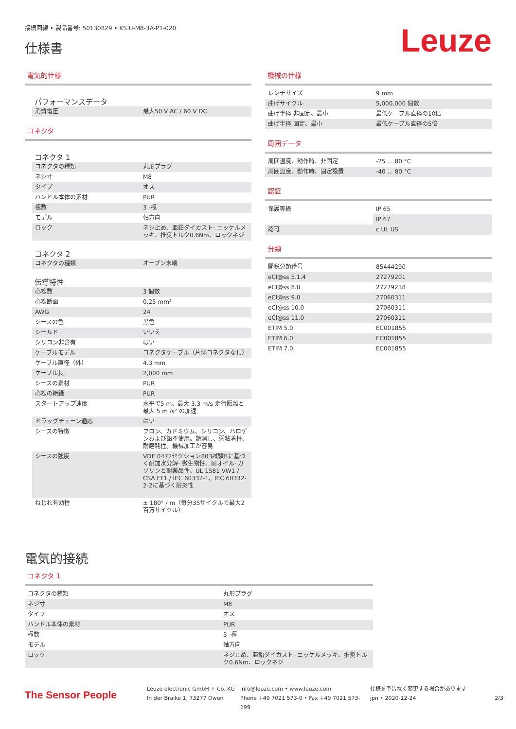接続回線 • 製品番号: 50130829 • KS U-M8-3A-P1-020
仕様書
Leuze
電気的仕様
パフォーマンスデータ
| 消費電圧 | 最大50 V AC / 60 V DC |
コネクタ
コネクタ 1
| コネクタの種類 | 丸形プラグ |
| ネジ寸 | M8 |
| タイプ | オス |
| ハンドル本体の素材 | PUR |
| 極数 | 3 -極 |
| モデル | 軸方向 |
| ロック | ネジ止め、亜鉛ダイカスト· ニッケルメッキ、推奨トルク0.6Nm、ロックネジ |
コネクタ 2
| コネクタの種類 | オープン末端 |
伝導特性
| 心線数 | 3 個数 |
| 心線断面 | 0.25 mm² |
| AWG | 24 |
| シースの色 | 黒色 |
| シールド | いいえ |
| シリコン非含有 | はい |
| ケーブルモデル | コネクタケーブル（片側コネクタなし） |
| ケーブル直径（外） | 4.3 mm |
| ケーブル長 | 2,000 mm |
| シースの素材 | PUR |
| 心線の絶縁 | PUR |
| スタートアップ速度 | 水平で5 m、最大 3.3 m/s 走行距離と最大 5 m /s² の加速 |
| ドラッグチェーン適応 | はい |
| シースの特徴 | フロン、カドミウム、シリコン、ハロゲンおよび鉛不使用。艶消し、弱粘着性、耐磨耗性。機械加工が容易 |
| シースの強度 | VDE 0472セクション803試験Bに基づく耐加水分解· 微生物性、耐オイル· ガソリンと耐薬品性、UL 1581 VW1 / CSA FT1 / IEC 60332-1、IEC 60332-2-2に基づく耐炎性 |
| ねじれ有効性 | ± 180° / m（毎分35サイクルで最大2百万サイクル） |
機械の仕様
| レンチサイズ | 9 mm |
| 曲げサイクル | 5,000,000 個数 |
| 曲げ半径 非固定、最小 | 最低ケーブル直径の10倍 |
| 曲げ半径 固定、最小 | 最低ケーブル直径の5倍 |
周囲データ
| 周囲温度、動作時、非固定 | -25 ... 80 °C |
| 周囲温度、動作時、固定設置 | -40 ... 80 °C |
認証
| 保護等級 | IP 65 |
| | IP 67 |
| 認可 | c UL US |
分類
| 関税分類番号 | 85444290 |
| eCl@ss 5.1.4 | 27279201 |
| eCl@ss 8.0 | 27279218 |
| eCl@ss 9.0 | 27060311 |
| eCl@ss 10.0 | 27060311 |
| eCl@ss 11.0 | 27060311 |
| ETIM 5.0 | EC001855 |
| ETIM 6.0 | EC001855 |
| ETIM 7.0 | EC001855 |
電気的接続
コネクタ 1
| コネクタの種類 | 丸形プラグ |
| ネジ寸 | M8 |
| タイプ | オス |
| ハンドル本体の素材 | PUR |
| 極数 | 3 -極 |
| モデル | 軸方向 |
| ロック | ネジ止め、亜鉛ダイカスト· ニッケルメッキ、推奨トルク0.6Nm、ロックネジ |
The Sensor People
Leuze electronic GmbH + Co. KG
In der Braike 1, 73277 Owen
info@leuze.com • www.leuze.com
Phone +49 7021 573-0 • Fax +49 7021 573-199
仕様を予告なく変更する場合があります
jpn • 2020-12-24
2/3